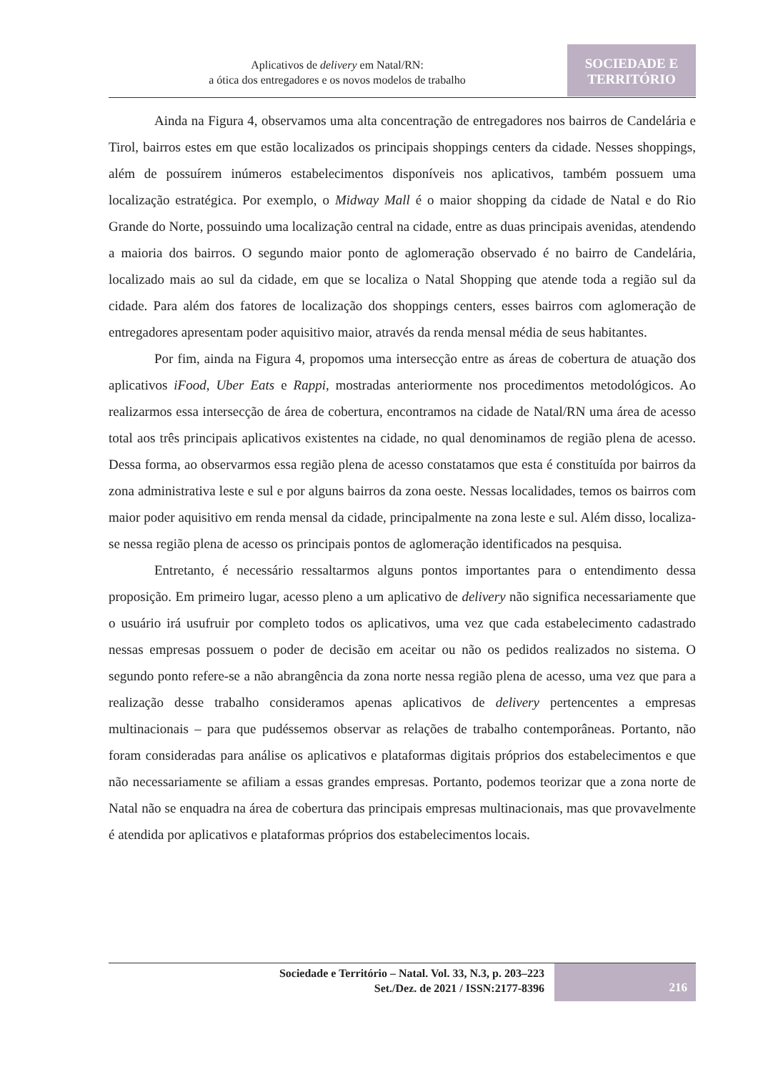Aplicativos de delivery em Natal/RN:
a ótica dos entregadores e os novos modelos de trabalho
SOCIEDADE E
TERRITÓRIO
Ainda na Figura 4, observamos uma alta concentração de entregadores nos bairros de Candelária e Tirol, bairros estes em que estão localizados os principais shoppings centers da cidade. Nesses shoppings, além de possuírem inúmeros estabelecimentos disponíveis nos aplicativos, também possuem uma localização estratégica. Por exemplo, o Midway Mall é o maior shopping da cidade de Natal e do Rio Grande do Norte, possuindo uma localização central na cidade, entre as duas principais avenidas, atendendo a maioria dos bairros. O segundo maior ponto de aglomeração observado é no bairro de Candelária, localizado mais ao sul da cidade, em que se localiza o Natal Shopping que atende toda a região sul da cidade. Para além dos fatores de localização dos shoppings centers, esses bairros com aglomeração de entregadores apresentam poder aquisitivo maior, através da renda mensal média de seus habitantes.
Por fim, ainda na Figura 4, propomos uma intersecção entre as áreas de cobertura de atuação dos aplicativos iFood, Uber Eats e Rappi, mostradas anteriormente nos procedimentos metodológicos. Ao realizarmos essa intersecção de área de cobertura, encontramos na cidade de Natal/RN uma área de acesso total aos três principais aplicativos existentes na cidade, no qual denominamos de região plena de acesso. Dessa forma, ao observarmos essa região plena de acesso constatamos que esta é constituída por bairros da zona administrativa leste e sul e por alguns bairros da zona oeste. Nessas localidades, temos os bairros com maior poder aquisitivo em renda mensal da cidade, principalmente na zona leste e sul. Além disso, localiza-se nessa região plena de acesso os principais pontos de aglomeração identificados na pesquisa.
Entretanto, é necessário ressaltarmos alguns pontos importantes para o entendimento dessa proposição. Em primeiro lugar, acesso pleno a um aplicativo de delivery não significa necessariamente que o usuário irá usufruir por completo todos os aplicativos, uma vez que cada estabelecimento cadastrado nessas empresas possuem o poder de decisão em aceitar ou não os pedidos realizados no sistema. O segundo ponto refere-se a não abrangência da zona norte nessa região plena de acesso, uma vez que para a realização desse trabalho consideramos apenas aplicativos de delivery pertencentes a empresas multinacionais – para que pudéssemos observar as relações de trabalho contemporâneas. Portanto, não foram consideradas para análise os aplicativos e plataformas digitais próprios dos estabelecimentos e que não necessariamente se afiliam a essas grandes empresas. Portanto, podemos teorizar que a zona norte de Natal não se enquadra na área de cobertura das principais empresas multinacionais, mas que provavelmente é atendida por aplicativos e plataformas próprios dos estabelecimentos locais.
Sociedade e Território – Natal. Vol. 33, N.3, p. 203–223
Set./Dez. de 2021 / ISSN:2177-8396
216